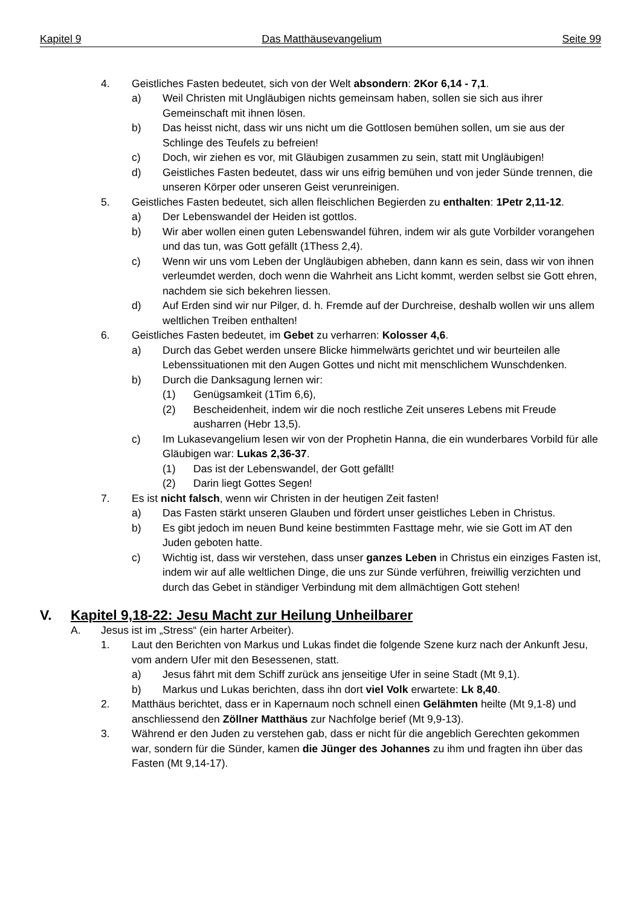Kapitel 9 Das Matthäusevangelium Seite 99
4. Geistliches Fasten bedeutet, sich von der Welt absondern: 2Kor 6,14 - 7,1.
a) Weil Christen mit Ungläubigen nichts gemeinsam haben, sollen sie sich aus ihrer Gemeinschaft mit ihnen lösen.
b) Das heisst nicht, dass wir uns nicht um die Gottlosen bemühen sollen, um sie aus der Schlinge des Teufels zu befreien!
c) Doch, wir ziehen es vor, mit Gläubigen zusammen zu sein, statt mit Ungläubigen!
d) Geistliches Fasten bedeutet, dass wir uns eifrig bemühen und von jeder Sünde trennen, die unseren Körper oder unseren Geist verunreinigen.
5. Geistliches Fasten bedeutet, sich allen fleischlichen Begierden zu enthalten: 1Petr 2,11-12.
a) Der Lebenswandel der Heiden ist gottlos.
b) Wir aber wollen einen guten Lebenswandel führen, indem wir als gute Vorbilder vorangehen und das tun, was Gott gefällt (1Thess 2,4).
c) Wenn wir uns vom Leben der Ungläubigen abheben, dann kann es sein, dass wir von ihnen verleumdet werden, doch wenn die Wahrheit ans Licht kommt, werden selbst sie Gott ehren, nachdem sie sich bekehren liessen.
d) Auf Erden sind wir nur Pilger, d. h. Fremde auf der Durchreise, deshalb wollen wir uns allem weltlichen Treiben enthalten!
6. Geistliches Fasten bedeutet, im Gebet zu verharren: Kolosser 4,6.
a) Durch das Gebet werden unsere Blicke himmelwärts gerichtet und wir beurteilen alle Lebenssituationen mit den Augen Gottes und nicht mit menschlichem Wunschdenken.
b) Durch die Danksagung lernen wir:
(1) Genügsamkeit (1Tim 6,6),
(2) Bescheidenheit, indem wir die noch restliche Zeit unseres Lebens mit Freude ausharren (Hebr 13,5).
c) Im Lukasevangelium lesen wir von der Prophetin Hanna, die ein wunderbares Vorbild für alle Gläubigen war: Lukas 2,36-37.
(1) Das ist der Lebenswandel, der Gott gefällt!
(2) Darin liegt Gottes Segen!
7. Es ist nicht falsch, wenn wir Christen in der heutigen Zeit fasten!
a) Das Fasten stärkt unseren Glauben und fördert unser geistliches Leben in Christus.
b) Es gibt jedoch im neuen Bund keine bestimmten Fasttage mehr, wie sie Gott im AT den Juden geboten hatte.
c) Wichtig ist, dass wir verstehen, dass unser ganzes Leben in Christus ein einziges Fasten ist, indem wir auf alle weltlichen Dinge, die uns zur Sünde verführen, freiwillig verzichten und durch das Gebet in ständiger Verbindung mit dem allmächtigen Gott stehen!
V. Kapitel 9,18-22: Jesu Macht zur Heilung Unheilbarer
A. Jesus ist im „Stress“ (ein harter Arbeiter).
1. Laut den Berichten von Markus und Lukas findet die folgende Szene kurz nach der Ankunft Jesu, vom andern Ufer mit den Besessenen, statt.
a) Jesus fährt mit dem Schiff zurück ans jenseitige Ufer in seine Stadt (Mt 9,1).
b) Markus und Lukas berichten, dass ihn dort viel Volk erwartete: Lk 8,40.
2. Matthäus berichtet, dass er in Kapernaum noch schnell einen Gelähmten heilte (Mt 9,1-8) und anschliessend den Zöllner Matthäus zur Nachfolge berief (Mt 9,9-13).
3. Während er den Juden zu verstehen gab, dass er nicht für die angeblich Gerechten gekommen war, sondern für die Sünder, kamen die Jünger des Johannes zu ihm und fragten ihn über das Fasten (Mt 9,14-17).